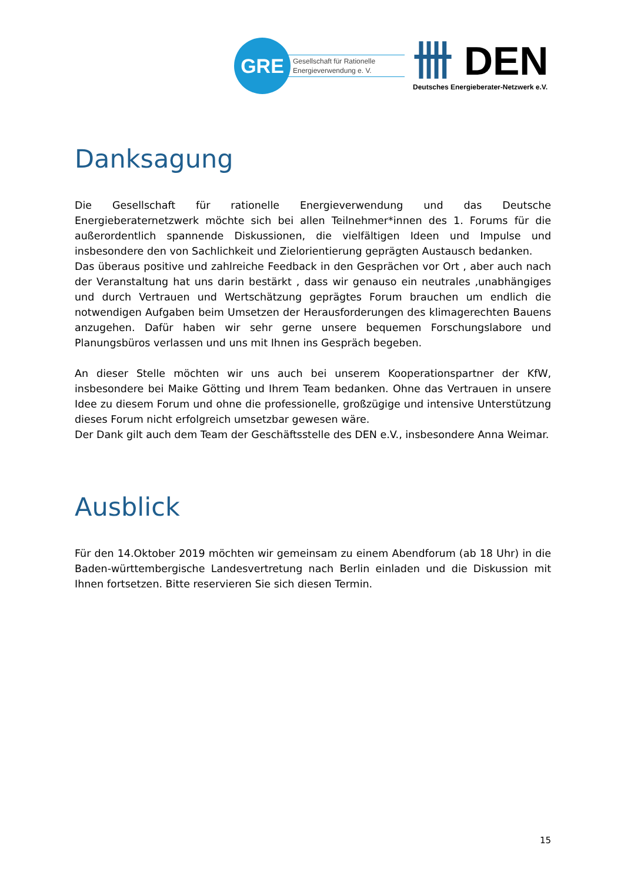GRE
Gesellschaft für Rationelle
Energieverwendung e. V.
卌 DEN
Deutsches Energieberater-Netzwerk e.V.
Danksagung
Die Gesellschaft für rationelle Energieverwendung und das Deutsche Energieberaternetzwerk möchte sich bei allen Teilnehmer*innen des 1. Forums für die außerordentlich spannende Diskussionen, die vielfältigen Ideen und Impulse und insbesondere den von Sachlichkeit und Zielorientierung geprägten Austausch bedanken.
Das überaus positive und zahlreiche Feedback in den Gesprächen vor Ort , aber auch nach der Veranstaltung hat uns darin bestärkt , dass wir genauso ein neutrales ,unabhängiges und durch Vertrauen und Wertschätzung geprägtes Forum brauchen um endlich die notwendigen Aufgaben beim Umsetzen der Herausforderungen des klimagerechten Bauens anzugehen. Dafür haben wir sehr gerne unsere bequemen Forschungslabore und Planungsbüros verlassen und uns mit Ihnen ins Gespräch begeben.
An dieser Stelle möchten wir uns auch bei unserem Kooperationspartner der KfW, insbesondere bei Maike Götting und Ihrem Team bedanken. Ohne das Vertrauen in unsere Idee zu diesem Forum und ohne die professionelle, großzügige und intensive Unterstützung dieses Forum nicht erfolgreich umsetzbar gewesen wäre.
Der Dank gilt auch dem Team der Geschäftsstelle des DEN e.V., insbesondere Anna Weimar.
Ausblick
Für den 14.Oktober 2019 möchten wir gemeinsam zu einem Abendforum (ab 18 Uhr) in die Baden-württembergische Landesvertretung nach Berlin einladen und die Diskussion mit Ihnen fortsetzen. Bitte reservieren Sie sich diesen Termin.
15